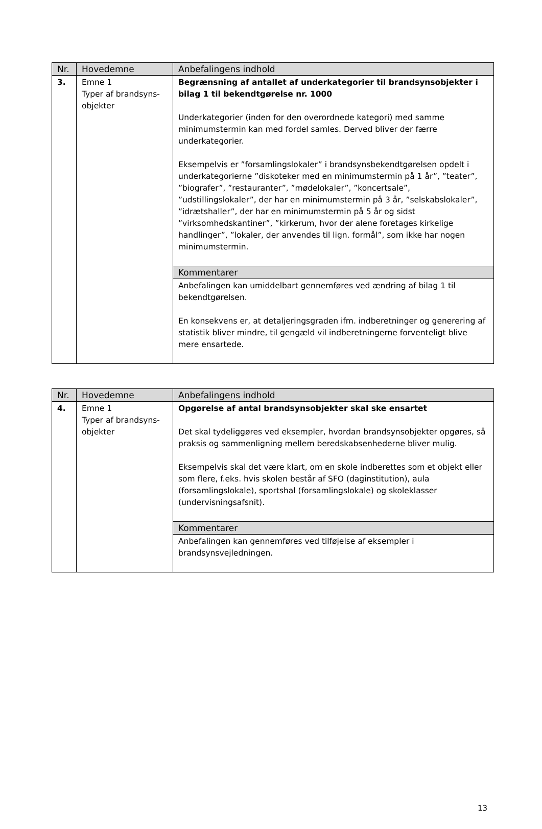| Nr. | Hovedemne | Anbefalingens indhold |
| --- | --- | --- |
| 3. | Emne 1 Typer af brandsyns- objekter | Begrænsning af antallet af underkategorier til brandsynsobjekter i bilag 1 til bekendtgørelse nr. 1000 Underkategorier (inden for den overordnede kategori) med samme minimumstermin kan med fordel samles. Derved bliver der færre underkategorier. Eksempelvis er ”forsamlingslokaler” i brandsynsbekendtgørelsen opdelt i underkategorierne ”diskoteker med en minimumstermin på 1 år”, ”teater”, ”biografer”, ”restauranter”, ”mødelokaler”, ”koncertsale”, ”udstillingslokaler”, der har en minimumstermin på 3 år, ”selskabslokaler”, ”idrætshaller”, der har en minimumstermin på 5 år og sidst ”virksomhedskantiner”, ”kirkerum, hvor der alene foretages kirkelige handlinger”, ”lokaler, der anvendes til lign. formål”, som ikke har nogen minimumstermin. |
| | | Kommentarer |
| | | Anbefalingen kan umiddelbart gennemføres ved ændring af bilag 1 til bekendtgørelsen. En konsekvens er, at detaljeringsgraden ifm. indberetninger og generering af statistik bliver mindre, til gengæld vil indberetningerne forventeligt blive mere ensartede. |
| Nr. | Hovedemne | Anbefalingens indhold |
| --- | --- | --- |
| 4. | Emne 1 Typer af brandsyns- objekter | Opgørelse af antal brandsynsobjekter skal ske ensartet Det skal tydeliggøres ved eksempler, hvordan brandsynsobjekter opgøres, så praksis og sammenligning mellem beredskabsenhederne bliver mulig. Eksempelvis skal det være klart, om en skole indberettes som et objekt eller som flere, f.eks. hvis skolen består af SFO (daginstitution), aula (forsamlingslokale), sportshal (forsamlingslokale) og skoleklasser (undervisningsafsnit). |
| | | Kommentarer |
| | | Anbefalingen kan gennemføres ved tilføjelse af eksempler i brandsynsvejledningen. |
13